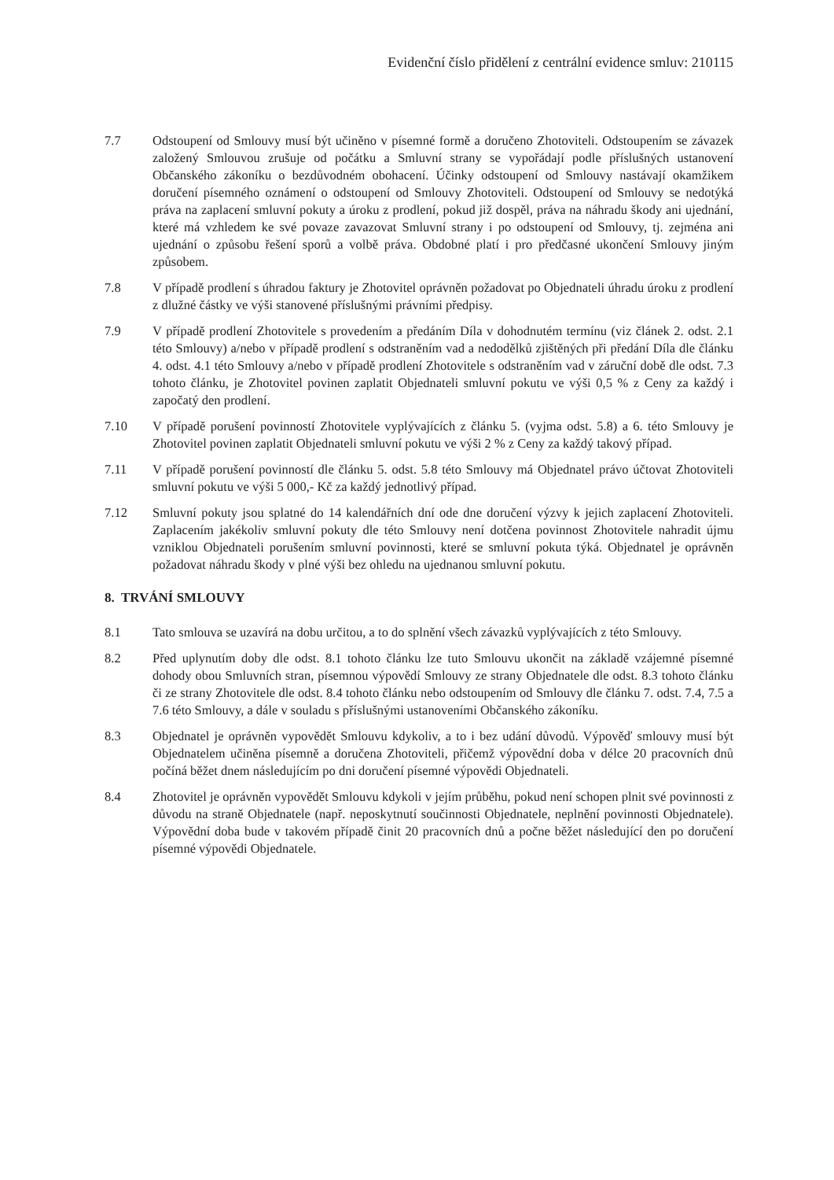Evidenční číslo přidělení z centrální evidence smluv: 210115
7.7 Odstoupení od Smlouvy musí být učiněno v písemné formě a doručeno Zhotoviteli. Odstoupením se závazek založený Smlouvou zrušuje od počátku a Smluvní strany se vypořádají podle příslušných ustanovení Občanského zákoníku o bezdůvodném obohacení. Účinky odstoupení od Smlouvy nastávají okamžikem doručení písemného oznámení o odstoupení od Smlouvy Zhotoviteli. Odstoupení od Smlouvy se nedotýká práva na zaplacení smluvní pokuty a úroku z prodlení, pokud již dospěl, práva na náhradu škody ani ujednání, které má vzhledem ke své povaze zavazovat Smluvní strany i po odstoupení od Smlouvy, tj. zejména ani ujednání o způsobu řešení sporů a volbě práva. Obdobné platí i pro předčasné ukončení Smlouvy jiným způsobem.
7.8 V případě prodlení s úhradou faktury je Zhotovitel oprávněn požadovat po Objednateli úhradu úroku z prodlení z dlužné částky ve výši stanovené příslušnými právními předpisy.
7.9 V případě prodlení Zhotovitele s provedením a předáním Díla v dohodnutém termínu (viz článek 2. odst. 2.1 této Smlouvy) a/nebo v případě prodlení s odstraněním vad a nedodělků zjištěných při předání Díla dle článku 4. odst. 4.1 této Smlouvy a/nebo v případě prodlení Zhotovitele s odstraněním vad v záruční době dle odst. 7.3 tohoto článku, je Zhotovitel povinen zaplatit Objednateli smluvní pokutu ve výši 0,5 % z Ceny za každý i započatý den prodlení.
7.10 V případě porušení povinností Zhotovitele vyplývajících z článku 5. (vyjma odst. 5.8) a 6. této Smlouvy je Zhotovitel povinen zaplatit Objednateli smluvní pokutu ve výši 2 % z Ceny za každý takový případ.
7.11 V případě porušení povinností dle článku 5. odst. 5.8 této Smlouvy má Objednatel právo účtovat Zhotoviteli smluvní pokutu ve výši 5 000,- Kč za každý jednotlivý případ.
7.12 Smluvní pokuty jsou splatné do 14 kalendářních dní ode dne doručení výzvy k jejich zaplacení Zhotoviteli. Zaplacením jakékoliv smluvní pokuty dle této Smlouvy není dotčena povinnost Zhotovitele nahradit újmu vzniklou Objednateli porušením smluvní povinnosti, které se smluvní pokuta týká. Objednatel je oprávněn požadovat náhradu škody v plné výši bez ohledu na ujednanou smluvní pokutu.
8. TRVÁNÍ SMLOUVY
8.1 Tato smlouva se uzavírá na dobu určitou, a to do splnění všech závazků vyplývajících z této Smlouvy.
8.2 Před uplynutím doby dle odst. 8.1 tohoto článku lze tuto Smlouvu ukončit na základě vzájemné písemné dohody obou Smluvních stran, písemnou výpovědí Smlouvy ze strany Objednatele dle odst. 8.3 tohoto článku či ze strany Zhotovitele dle odst. 8.4 tohoto článku nebo odstoupením od Smlouvy dle článku 7. odst. 7.4, 7.5 a 7.6 této Smlouvy, a dále v souladu s příslušnými ustanoveními Občanského zákoníku.
8.3 Objednatel je oprávněn vypovědět Smlouvu kdykoliv, a to i bez udání důvodů. Výpověď smlouvy musí být Objednatelem učiněna písemně a doručena Zhotoviteli, přičemž výpovědní doba v délce 20 pracovních dnů počíná běžet dnem následujícím po dni doručení písemné výpovědi Objednateli.
8.4 Zhotovitel je oprávněn vypovědět Smlouvu kdykoli v jejím průběhu, pokud není schopen plnit své povinnosti z důvodu na straně Objednatele (např. neposkytnutí součinnosti Objednatele, neplnění povinnosti Objednatele). Výpovědní doba bude v takovém případě činit 20 pracovních dnů a počne běžet následující den po doručení písemné výpovědi Objednatele.